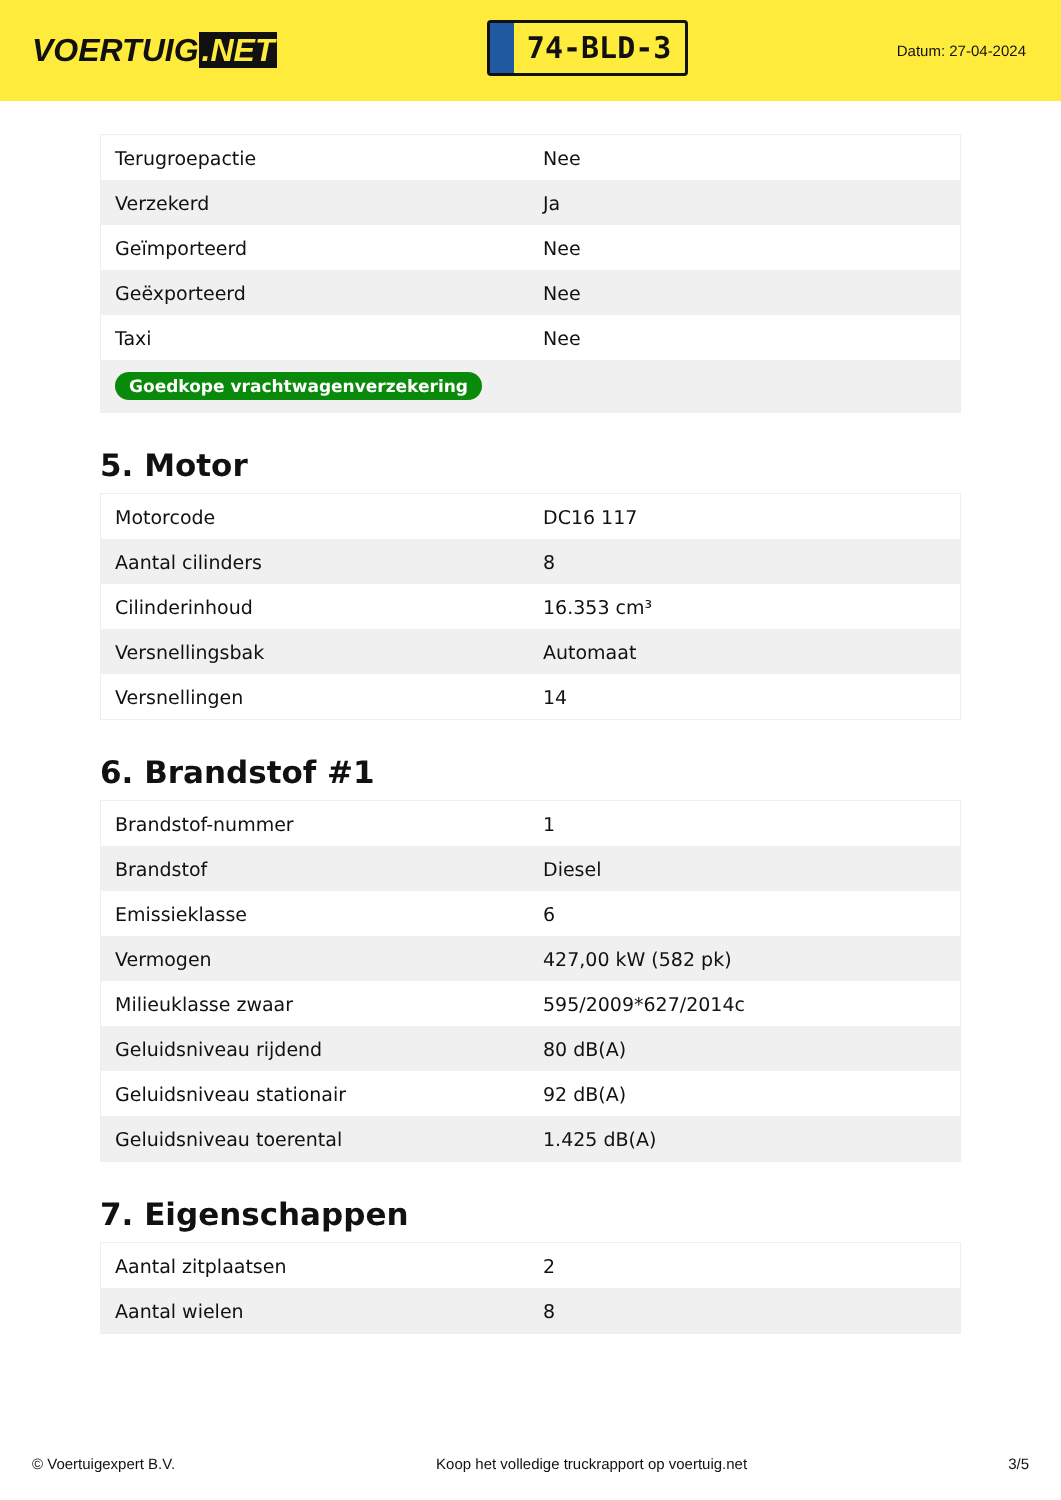VOERTUIG.NET
74-BLD-3
Datum: 27-04-2024
| Terugroepactie | Nee |
| Verzekerd | Ja |
| Geïmporteerd | Nee |
| Geëxporteerd | Nee |
| Taxi | Nee |
| Goedkope vrachtwagenverzekering | |
5. Motor
| Motorcode | DC16 117 |
| Aantal cilinders | 8 |
| Cilinderinhoud | 16.353 cm³ |
| Versnellingsbak | Automaat |
| Versnellingen | 14 |
6. Brandstof #1
| Brandstof-nummer | 1 |
| Brandstof | Diesel |
| Emissieklasse | 6 |
| Vermogen | 427,00 kW (582 pk) |
| Milieuklasse zwaar | 595/2009*627/2014c |
| Geluidsniveau rijdend | 80 dB(A) |
| Geluidsniveau stationair | 92 dB(A) |
| Geluidsniveau toerental | 1.425 dB(A) |
7. Eigenschappen
| Aantal zitplaatsen | 2 |
| Aantal wielen | 8 |
© Voertuigexpert B.V. Koop het volledige truckrapport op voertuig.net 3/5